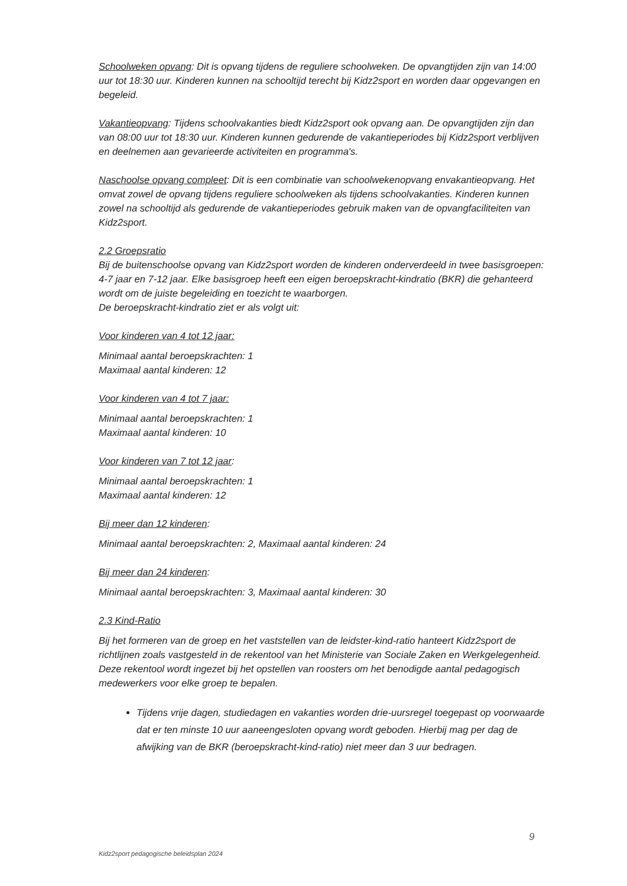Schoolweken opvang: Dit is opvang tijdens de reguliere schoolweken. De opvangtijden zijn van 14:00 uur tot 18:30 uur. Kinderen kunnen na schooltijd terecht bij Kidz2sport en worden daar opgevangen en begeleid.
Vakantieopvang: Tijdens schoolvakanties biedt Kidz2sport ook opvang aan. De opvangtijden zijn dan van 08:00 uur tot 18:30 uur. Kinderen kunnen gedurende de vakantieperiodes bij Kidz2sport verblijven en deelnemen aan gevarieerde activiteiten en programma's.
Naschoolse opvang compleet: Dit is een combinatie van schoolwekenopvang envakantieopvang. Het omvat zowel de opvang tijdens reguliere schoolweken als tijdens schoolvakanties. Kinderen kunnen zowel na schooltijd als gedurende de vakantieperiodes gebruik maken van de opvangfaciliteiten van Kidz2sport.
2.2 Groepsratio
Bij de buitenschoolse opvang van Kidz2sport worden de kinderen onderverdeeld in twee basisgroepen: 4-7 jaar en 7-12 jaar. Elke basisgroep heeft een eigen beroepskracht-kindratio (BKR) die gehanteerd wordt om de juiste begeleiding en toezicht te waarborgen.
De beroepskracht-kindratio ziet er als volgt uit:
Voor kinderen van 4 tot 12 jaar:
Minimaal aantal beroepskrachten: 1
Maximaal aantal kinderen: 12
Voor kinderen van 4 tot 7 jaar:
Minimaal aantal beroepskrachten: 1
Maximaal aantal kinderen: 10
Voor kinderen van 7 tot 12 jaar:
Minimaal aantal beroepskrachten: 1
Maximaal aantal kinderen: 12
Bij meer dan 12 kinderen:
Minimaal aantal beroepskrachten: 2, Maximaal aantal kinderen: 24
Bij meer dan 24 kinderen:
Minimaal aantal beroepskrachten: 3, Maximaal aantal kinderen: 30
2.3 Kind-Ratio
Bij het formeren van de groep en het vaststellen van de leidster-kind-ratio hanteert Kidz2sport de richtlijnen zoals vastgesteld in de rekentool van het Ministerie van Sociale Zaken en Werkgelegenheid. Deze rekentool wordt ingezet bij het opstellen van roosters om het benodigde aantal pedagogisch medewerkers voor elke groep te bepalen.
Tijdens vrije dagen, studiedagen en vakanties worden drie-uursregel toegepast op voorwaarde dat er ten minste 10 uur aaneengesloten opvang wordt geboden. Hierbij mag per dag de afwijking van de BKR (beroepskracht-kind-ratio) niet meer dan 3 uur bedragen.
9
Kidz2sport pedagogische beleidsplan 2024